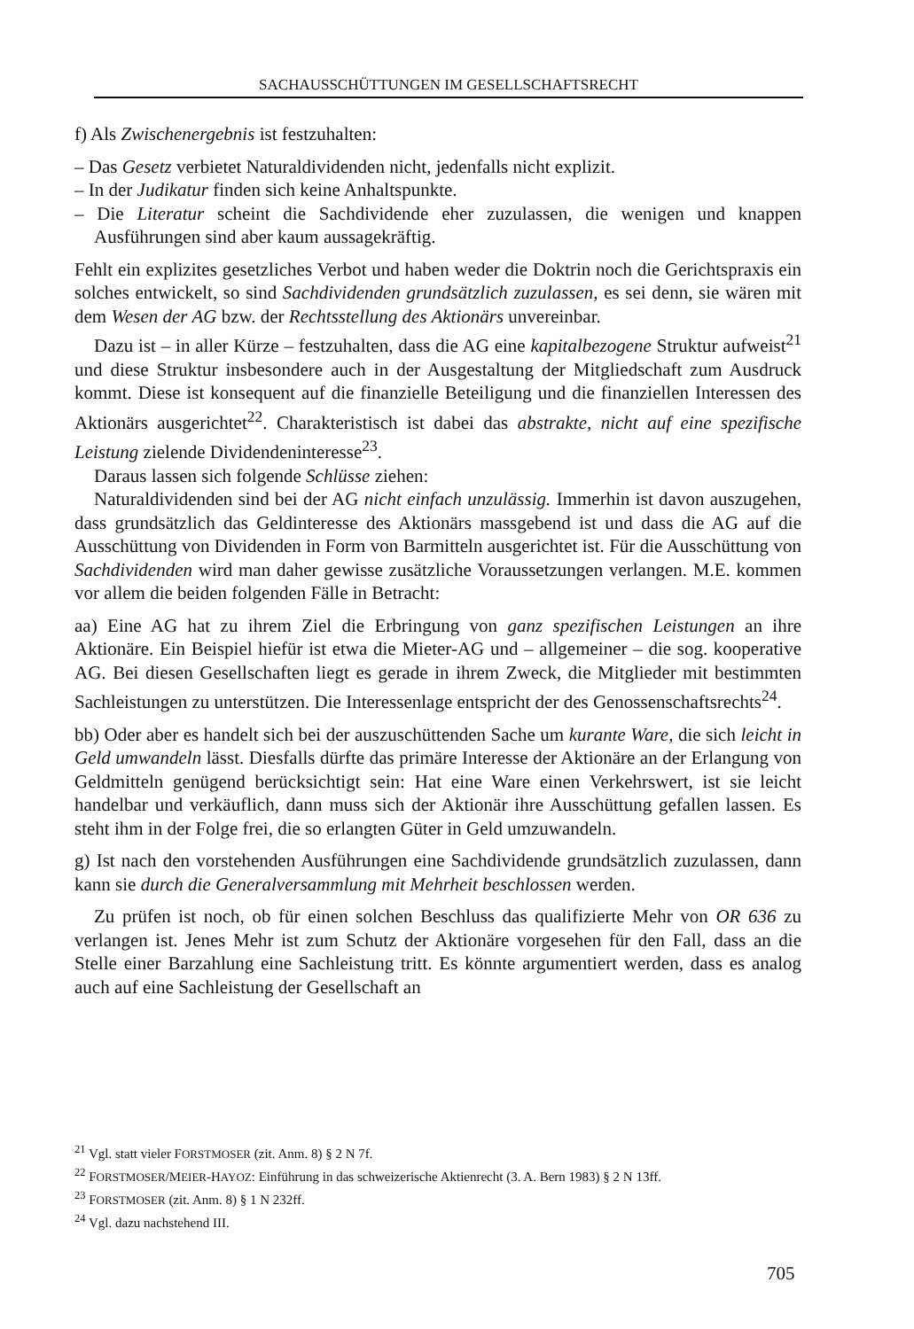SACHAUSSCHÜTTUNGEN IM GESELLSCHAFTSRECHT
f) Als Zwischenergebnis ist festzuhalten:
– Das Gesetz verbietet Naturaldividenden nicht, jedenfalls nicht explizit.
– In der Judikatur finden sich keine Anhaltspunkte.
– Die Literatur scheint die Sachdividende eher zuzulassen, die wenigen und knappen Ausführungen sind aber kaum aussagekräftig.
Fehlt ein explizites gesetzliches Verbot und haben weder die Doktrin noch die Gerichtspraxis ein solches entwickelt, so sind Sachdividenden grundsätzlich zuzulassen, es sei denn, sie wären mit dem Wesen der AG bzw. der Rechtsstellung des Aktionärs unvereinbar.
Dazu ist – in aller Kürze – festzuhalten, dass die AG eine kapitalbezogene Struktur aufweist<sup>21</sup> und diese Struktur insbesondere auch in der Ausgestaltung der Mitgliedschaft zum Ausdruck kommt. Diese ist konsequent auf die finanzielle Beteiligung und die finanziellen Interessen des Aktionärs ausgerichtet<sup>22</sup>. Charakteristisch ist dabei das abstrakte, nicht auf eine spezifische Leistung zielende Dividendeninteresse<sup>23</sup>.
Daraus lassen sich folgende Schlüsse ziehen:
Naturaldividenden sind bei der AG nicht einfach unzulässig. Immerhin ist davon auszugehen, dass grundsätzlich das Geldinteresse des Aktionärs massgebend ist und dass die AG auf die Ausschüttung von Dividenden in Form von Barmitteln ausgerichtet ist. Für die Ausschüttung von Sachdividenden wird man daher gewisse zusätzliche Voraussetzungen verlangen. M.E. kommen vor allem die beiden folgenden Fälle in Betracht:
aa) Eine AG hat zu ihrem Ziel die Erbringung von ganz spezifischen Leistungen an ihre Aktionäre. Ein Beispiel hiefür ist etwa die Mieter-AG und – allgemeiner – die sog. kooperative AG. Bei diesen Gesellschaften liegt es gerade in ihrem Zweck, die Mitglieder mit bestimmten Sachleistungen zu unterstützen. Die Interessenlage entspricht der des Genossenschaftsrechts<sup>24</sup>.
bb) Oder aber es handelt sich bei der auszuschüttenden Sache um kurante Ware, die sich leicht in Geld umwandeln lässt. Diesfalls dürfte das primäre Interesse der Aktionäre an der Erlangung von Geldmitteln genügend berücksichtigt sein: Hat eine Ware einen Verkehrswert, ist sie leicht handelbar und verkäuflich, dann muss sich der Aktionär ihre Ausschüttung gefallen lassen. Es steht ihm in der Folge frei, die so erlangten Güter in Geld umzuwandeln.
g) Ist nach den vorstehenden Ausführungen eine Sachdividende grundsätzlich zuzulassen, dann kann sie durch die Generalversammlung mit Mehrheit beschlossen werden.
Zu prüfen ist noch, ob für einen solchen Beschluss das qualifizierte Mehr von OR 636 zu verlangen ist. Jenes Mehr ist zum Schutz der Aktionäre vorgesehen für den Fall, dass an die Stelle einer Barzahlung eine Sachleistung tritt. Es könnte argumentiert werden, dass es analog auch auf eine Sachleistung der Gesellschaft an
<sup>21</sup> Vgl. statt vieler FORSTMOSER (zit. Anm. 8) § 2 N 7f.
<sup>22</sup> FORSTMOSER/MEIER-HAYOZ: Einführung in das schweizerische Aktienrecht (3. A. Bern 1983) § 2 N 13ff.
<sup>23</sup> FORSTMOSER (zit. Anm. 8) § 1 N 232ff.
<sup>24</sup> Vgl. dazu nachstehend III.
705